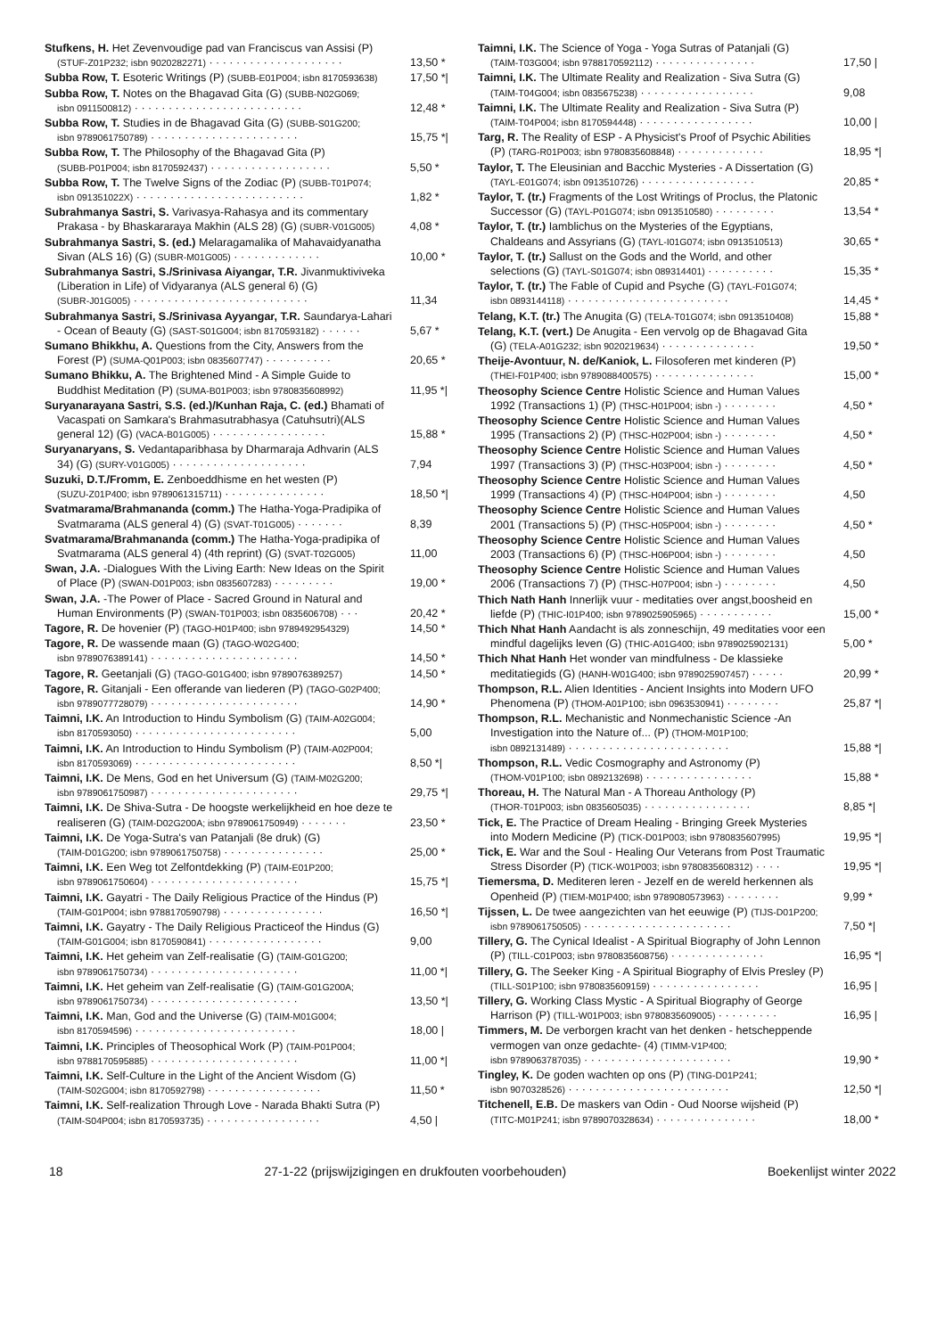Stufkens, H. Het Zevenvoudige pad van Franciscus van Assisi (P)
(STUF-Z01P232; isbn 9020282271) · · · · · · · · · · · · · · · · · · · · 13,50 *
Subba Row, T. Esoteric Writings (P) (SUBB-E01P004; isbn 8170593638) 17,50 *|
Subba Row, T. Notes on the Bhagavad Gita (G) (SUBB-N02G069;
isbn 0911500812) · · · · · · · · · · · · · · · · · · · · · · · · · 12,48 *
Subba Row, T. Studies in de Bhagavad Gita (G) (SUBB-S01G200;
isbn 9789061750789) · · · · · · · · · · · · · · · · · · · · · · 15,75 *|
Subba Row, T. The Philosophy of the Bhagavad Gita (P)
(SUBB-P01P004; isbn 8170592437) · · · · · · · · · · · · · · · · · · 5,50 *
Subba Row, T. The Twelve Signs of the Zodiac (P) (SUBB-T01P074;
isbn 091351022X) · · · · · · · · · · · · · · · · · · · · · · · · · 1,82 *
Subrahmanya Sastri, S. Varivasya-Rahasya and its commentary
Prakasa - by Bhaskararaya Makhin (ALS 28) (G) (SUBR-V01G005) 4,08 *
Subrahmanya Sastri, S. (ed.) Melaragamalika of Mahavaidyanatha
Sivan (ALS 16) (G) (SUBR-M01G005) · · · · · · · · · · · · · 10,00 *
Subrahmanya Sastri, S./Srinivasa Aiyangar, T.R. Jivanmuktiviveka
(Liberation in Life) of Vidyaranya (ALS general 6) (G)
(SUBR-J01G005) · · · · · · · · · · · · · · · · · · · · · · · · · · 11,34
Subrahmanya Sastri, S./Srinivasa Ayyangar, T.R. Saundarya-Lahari
- Ocean of Beauty (G) (SAST-S01G004; isbn 8170593182) · · · · · · 5,67 *
Sumano Bhikkhu, A. Questions from the City, Answers from the
Forest (P) (SUMA-Q01P003; isbn 0835607747) · · · · · · · · · · 20,65 *
Sumano Bhikku, A. The Brightened Mind - A Simple Guide to
Buddhist Meditation (P) (SUMA-B01P003; isbn 9780835608992) 11,95 *|
Suryanarayana Sastri, S.S. (ed.)/Kunhan Raja, C. (ed.) Bhamati of
Vacaspati on Samkara's Brahmasutrabhasya (Catuhsutri)(ALS
general 12) (G) (VACA-B01G005) · · · · · · · · · · · · · · · · · 15,88 *
Suryanaryans, S. Vedantaparibhasa by Dharmaraja Adhvarin (ALS
34) (G) (SURY-V01G005) · · · · · · · · · · · · · · · · · · · · 7,94
Suzuki, D.T./Fromm, E. Zenboeddhisme en het westen (P)
(SUZU-Z01P400; isbn 9789061315711) · · · · · · · · · · · · · · · 18,50 *|
Svatmarama/Brahmananda (comm.) The Hatha-Yoga-Pradipika of
Svatmarama (ALS general 4) (G) (SVAT-T01G005) · · · · · · · 8,39
Svatmarama/Brahmananda (comm.) The Hatha-Yoga-pradipika of
Svatmarama (ALS general 4) (4th reprint) (G) (SVAT-T02G005) 11,00
Swan, J.A. -Dialogues With the Living Earth: New Ideas on the Spirit
of Place (P) (SWAN-D01P003; isbn 0835607283) · · · · · · · · · 19,00 *
Swan, J.A. -The Power of Place - Sacred Ground in Natural and
Human Environments (P) (SWAN-T01P003; isbn 0835606708) · · · 20,42 *
Tagore, R. De hovenier (P) (TAGO-H01P400; isbn 9789492954329) 14,50 *
Tagore, R. De wassende maan (G) (TAGO-W02G400;
isbn 9789076389141) · · · · · · · · · · · · · · · · · · · · · · 14,50 *
Tagore, R. Geetanjali (G) (TAGO-G01G400; isbn 9789076389257) 14,50 *
Tagore, R. Gitanjali - Een offerande van liederen (P) (TAGO-G02P400;
isbn 9789077728079) · · · · · · · · · · · · · · · · · · · · · · 14,90 *
Taimni, I.K. An Introduction to Hindu Symbolism (G) (TAIM-A02G004;
isbn 8170593050) · · · · · · · · · · · · · · · · · · · · · · · · 5,00
Taimni, I.K. An Introduction to Hindu Symbolism (P) (TAIM-A02P004;
isbn 8170593069) · · · · · · · · · · · · · · · · · · · · · · · · 8,50 *|
Taimni, I.K. De Mens, God en het Universum (G) (TAIM-M02G200;
isbn 9789061750987) · · · · · · · · · · · · · · · · · · · · · · 29,75 *|
Taimni, I.K. De Shiva-Sutra - De hoogste werkelijkheid en hoe deze te
realiseren (G) (TAIM-D02G200A; isbn 9789061750949) · · · · · · · 23,50 *
Taimni, I.K. De Yoga-Sutra's van Patanjali (8e druk) (G)
(TAIM-D01G200; isbn 9789061750758) · · · · · · · · · · · · · · · 25,00 *
Taimni, I.K. Een Weg tot Zelfontdekking (P) (TAIM-E01P200;
isbn 9789061750604) · · · · · · · · · · · · · · · · · · · · · · 15,75 *|
Taimni, I.K. Gayatri - The Daily Religious Practice of the Hindus (P)
(TAIM-G01P004; isbn 9788170590798) · · · · · · · · · · · · · · · 16,50 *|
Taimni, I.K. Gayatry - The Daily Religious Practiceof the Hindus (G)
(TAIM-G01G004; isbn 8170590841) · · · · · · · · · · · · · · · · · 9,00
Taimni, I.K. Het geheim van Zelf-realisatie (G) (TAIM-G01G200;
isbn 9789061750734) · · · · · · · · · · · · · · · · · · · · · · 11,00 *|
Taimni, I.K. Het geheim van Zelf-realisatie (G) (TAIM-G01G200A;
isbn 9789061750734) · · · · · · · · · · · · · · · · · · · · · · 13,50 *|
Taimni, I.K. Man, God and the Universe (G) (TAIM-M01G004;
isbn 8170594596) · · · · · · · · · · · · · · · · · · · · · · · · 18,00 |
Taimni, I.K. Principles of Theosophical Work (P) (TAIM-P01P004;
isbn 9788170595885) · · · · · · · · · · · · · · · · · · · · · · 11,00 *|
Taimni, I.K. Self-Culture in the Light of the Ancient Wisdom (G)
(TAIM-S02G004; isbn 8170592798) · · · · · · · · · · · · · · · · · 11,50 *
Taimni, I.K. Self-realization Through Love - Narada Bhakti Sutra (P)
(TAIM-S04P004; isbn 8170593735) · · · · · · · · · · · · · · · · · 4,50 |
Taimni, I.K. The Science of Yoga - Yoga Sutras of Patanjali (G)
(TAIM-T03G004; isbn 9788170592112) · · · · · · · · · · · · · · · 17,50 |
Taimni, I.K. The Ultimate Reality and Realization - Siva Sutra (G)
(TAIM-T04G004; isbn 0835675238) · · · · · · · · · · · · · · · · · 9,08
Taimni, I.K. The Ultimate Reality and Realization - Siva Sutra (P)
(TAIM-T04P004; isbn 8170594448) · · · · · · · · · · · · · · · · · 10,00 |
Targ, R. The Reality of ESP - A Physicist's Proof of Psychic Abilities
(P) (TARG-R01P003; isbn 9780835608848) · · · · · · · · · · · · · 18,95 *|
Taylor, T. The Eleusinian and Bacchic Mysteries - A Dissertation (G)
(TAYL-E01G074; isbn 0913510726) · · · · · · · · · · · · · · · · · 20,85 *
Taylor, T. (tr.) Fragments of the Lost Writings of Proclus, the Platonic
Successor (G) (TAYL-P01G074; isbn 0913510580) · · · · · · · · · 13,54 *
Taylor, T. (tr.) Iamblichus on the Mysteries of the Egyptians,
Chaldeans and Assyrians (G) (TAYL-I01G074; isbn 0913510513) 30,65 *
Taylor, T. (tr.) Sallust on the Gods and the World, and other
selections (G) (TAYL-S01G074; isbn 089314401) · · · · · · · · · · 15,35 *
Taylor, T. (tr.) The Fable of Cupid and Psyche (G) (TAYL-F01G074;
isbn 0893144118) · · · · · · · · · · · · · · · · · · · · · · · · 14,45 *
Telang, K.T. (tr.) The Anugita (G) (TELA-T01G074; isbn 0913510408) 15,88 *
Telang, K.T. (vert.) De Anugita - Een vervolg op de Bhagavad Gita
(G) (TELA-A01G232; isbn 9020219634) · · · · · · · · · · · · · · 19,50 *
Theije-Avontuur, N. de/Kaniok, L. Filosoferen met kinderen (P)
(THEI-F01P400; isbn 9789088400575) · · · · · · · · · · · · · · · 15,00 *
Theosophy Science Centre Holistic Science and Human Values
1992 (Transactions 1) (P) (THSC-H01P004; isbn -) · · · · · · · · 4,50 *
Theosophy Science Centre Holistic Science and Human Values
1995 (Transactions 2) (P) (THSC-H02P004; isbn -) · · · · · · · · 4,50 *
Theosophy Science Centre Holistic Science and Human Values
1997 (Transactions 3) (P) (THSC-H03P004; isbn -) · · · · · · · · 4,50 *
Theosophy Science Centre Holistic Science and Human Values
1999 (Transactions 4) (P) (THSC-H04P004; isbn -) · · · · · · · · 4,50
Theosophy Science Centre Holistic Science and Human Values
2001 (Transactions 5) (P) (THSC-H05P004; isbn -) · · · · · · · · 4,50 *
Theosophy Science Centre Holistic Science and Human Values
2003 (Transactions 6) (P) (THSC-H06P004; isbn -) · · · · · · · · 4,50
Theosophy Science Centre Holistic Science and Human Values
2006 (Transactions 7) (P) (THSC-H07P004; isbn -) · · · · · · · · 4,50
Thich Nath Hanh Innerlijk vuur - meditaties over angst,boosheid en
liefde (P) (THIC-I01P400; isbn 9789025905965) · · · · · · · · · · · 15,00 *
Thich Nhat Hanh Aandacht is als zonneschijn, 49 meditaties voor een
mindful dagelijks leven (G) (THIC-A01G400; isbn 9789025902131) 5,00 *
Thich Nhat Hanh Het wonder van mindfulness - De klassieke
meditatiegids (G) (HANH-W01G400; isbn 9789025907457) · · · · · 20,99 *
Thompson, R.L. Alien Identities - Ancient Insights into Modern UFO
Phenomena (P) (THOM-A01P100; isbn 0963530941) · · · · · · · · 25,87 *|
Thompson, R.L. Mechanistic and Nonmechanistic Science -An
Investigation into the Nature of... (P) (THOM-M01P100;
isbn 0892131489) · · · · · · · · · · · · · · · · · · · · · · · · 15,88 *|
Thompson, R.L. Vedic Cosmography and Astronomy (P)
(THOM-V01P100; isbn 0892132698) · · · · · · · · · · · · · · · · 15,88 *
Thoreau, H. The Natural Man - A Thoreau Anthology (P)
(THOR-T01P003; isbn 0835605035) · · · · · · · · · · · · · · · · 8,85 *|
Tick, E. The Practice of Dream Healing - Bringing Greek Mysteries
into Modern Medicine (P) (TICK-D01P003; isbn 9780835607995) 19,95 *|
Tick, E. War and the Soul - Healing Our Veterans from Post Traumatic
Stress Disorder (P) (TICK-W01P003; isbn 9780835608312) · · · · 19,95 *|
Tiemersma, D. Mediteren leren - Jezelf en de wereld herkennen als
Openheid (P) (TIEM-M01P400; isbn 9789080573963) · · · · · · · · 9,99 *
Tijssen, L. De twee aangezichten van het eeuwige (P) (TIJS-D01P200;
isbn 9789061750505) · · · · · · · · · · · · · · · · · · · · · · 7,50 *|
Tillery, G. The Cynical Idealist - A Spiritual Biography of John Lennon
(P) (TILL-C01P003; isbn 9780835608756) · · · · · · · · · · · · · · 16,95 *|
Tillery, G. The Seeker King - A Spiritual Biography of Elvis Presley (P)
(TILL-S01P100; isbn 9780835609159) · · · · · · · · · · · · · · · · 16,95 |
Tillery, G. Working Class Mystic - A Spiritual Biography of George
Harrison (P) (TILL-W01P003; isbn 9780835609005) · · · · · · · · · 16,95 |
Timmers, M. De verborgen kracht van het denken - hetscheppende
vermogen van onze gedachte- (4) (TIMM-V1P400;
isbn 9789063787035) · · · · · · · · · · · · · · · · · · · · · · 19,90 *
Tingley, K. De goden wachten op ons (P) (TING-D01P241;
isbn 9070328526) · · · · · · · · · · · · · · · · · · · · · · · · 12,50 *|
Titchenell, E.B. De maskers van Odin - Oud Noorse wijsheid (P)
(TITC-M01P241; isbn 9789070328634) · · · · · · · · · · · · · · · 18,00 *
18 27-1-22 (prijswijzigingen en drukfouten voorbehouden) Boekenlijst winter 2022